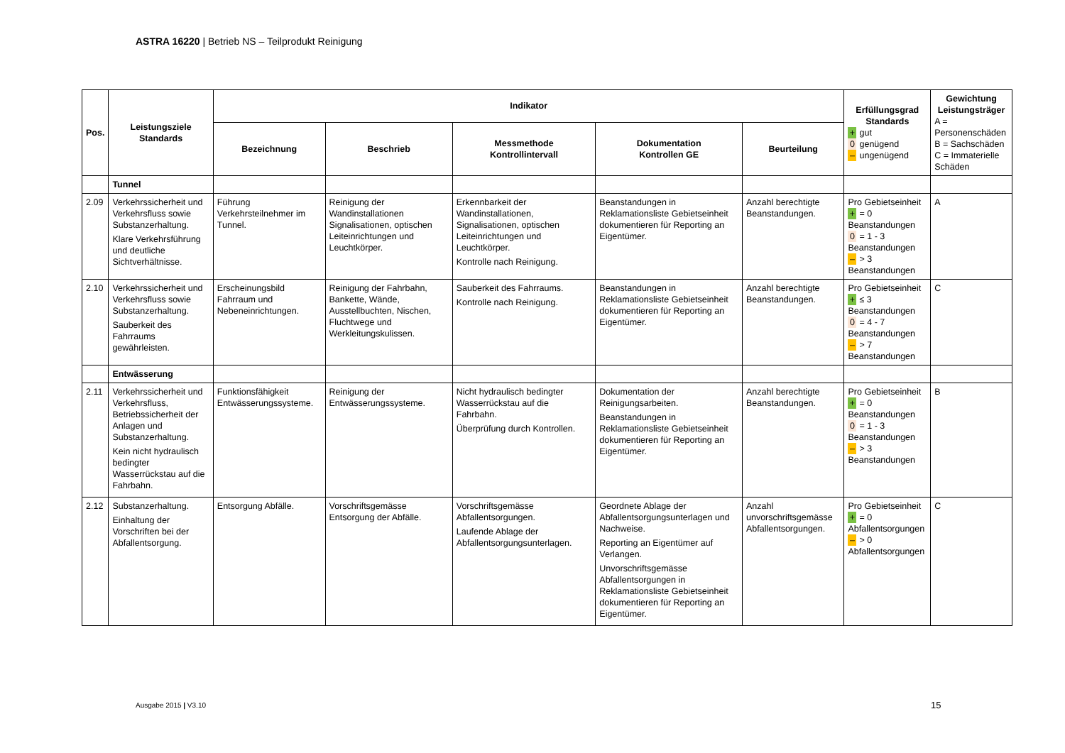ASTRA 16220 | Betrieb NS – Teilprodukt Reinigung
| Pos. | Leistungsziele Standards | Indikator | | | | | Erfüllungsgrad Standards + gut 0 genügend – ungenügend | Gewichtung Leistungsträger A = Personenschäden B = Sachschäden C = Immaterielle Schäden |
| --- | --- | --- | --- | --- | --- | --- | --- | --- |
| | | Bezeichnung | Beschrieb | Messmethode Kontrollintervall | Dokumentation Kontrollen GE | Beurteilung | | |
| | Tunnel | | | | | | | |
| 2.09 | Verkehrssicherheit und Verkehrsfluss sowie Substanzerhaltung. Klare Verkehrsführung und deutliche Sichtverhältnisse. | Führung Verkehrsteilnehmer im Tunnel. | Reinigung der Wandinstallationen Signalisationen, optischen Leiteinrichtungen und Leuchtkörper. | Erkennbarkeit der Wandinstallationen, Signalisationen, optischen Leiteinrichtungen und Leuchtkörper. Kontrolle nach Reinigung. | Beanstandungen in Reklamationsliste Gebietseinheit dokumentieren für Reporting an Eigentümer. | Anzahl berechtigte Beanstandungen. | Pro Gebietseinheit + = 0 Beanstandungen 0 = 1 - 3 Beanstandungen – > 3 Beanstandungen | A |
| 2.10 | Verkehrssicherheit und Verkehrsfluss sowie Substanzerhaltung. Sauberkeit des Fahrraums gewährleisten. | Erscheinungsbild Fahrraum und Nebeneinrichtungen. | Reinigung der Fahrbahn, Bankette, Wände, Ausstellbuchten, Nischen, Fluchtwege und Werkleitungskulissen. | Sauberkeit des Fahrraums. Kontrolle nach Reinigung. | Beanstandungen in Reklamationsliste Gebietseinheit dokumentieren für Reporting an Eigentümer. | Anzahl berechtigte Beanstandungen. | Pro Gebietseinheit + ≤ 3 Beanstandungen 0 = 4 - 7 Beanstandungen – > 7 Beanstandungen | C |
| | Entwässerung | | | | | | | |
| 2.11 | Verkehrssicherheit und Verkehrsfluss, Betriebssicherheit der Anlagen und Substanzerhaltung. Kein nicht hydraulisch bedingter Wasserrückstau auf die Fahrbahn. | Funktionsfähigkeit Entwässerungssysteme. | Reinigung der Entwässerungssysteme. | Nicht hydraulisch bedingter Wasserrückstau auf die Fahrbahn. Überprüfung durch Kontrollen. | Dokumentation der Reinigungsarbeiten. Beanstandungen in Reklamationsliste Gebietseinheit dokumentieren für Reporting an Eigentümer. | Anzahl berechtigte Beanstandungen. | Pro Gebietseinheit + = 0 Beanstandungen 0 = 1 - 3 Beanstandungen – > 3 Beanstandungen | B |
| 2.12 | Substanzerhaltung. Einhaltung der Vorschriften bei der Abfallentsorgung. | Entsorgung Abfälle. | Vorschriftsgemässe Entsorgung der Abfälle. | Vorschriftsgemässe Abfallentsorgungen. Laufende Ablage der Abfallentsorgungsunterlagen. | Geordnete Ablage der Abfallentsorgungsunterlagen und Nachweise. Reporting an Eigentümer auf Verlangen. Unvorschriftsgemässe Abfallentsorgungen in Reklamationsliste Gebietseinheit dokumentieren für Reporting an Eigentümer. | Anzahl unvorschriftsgemässe Abfallentsorgungen. | Pro Gebietseinheit + = 0 Abfallentsorgungen – > 0 Abfallentsorgungen | C |
Ausgabe 2015 | V3.10 15